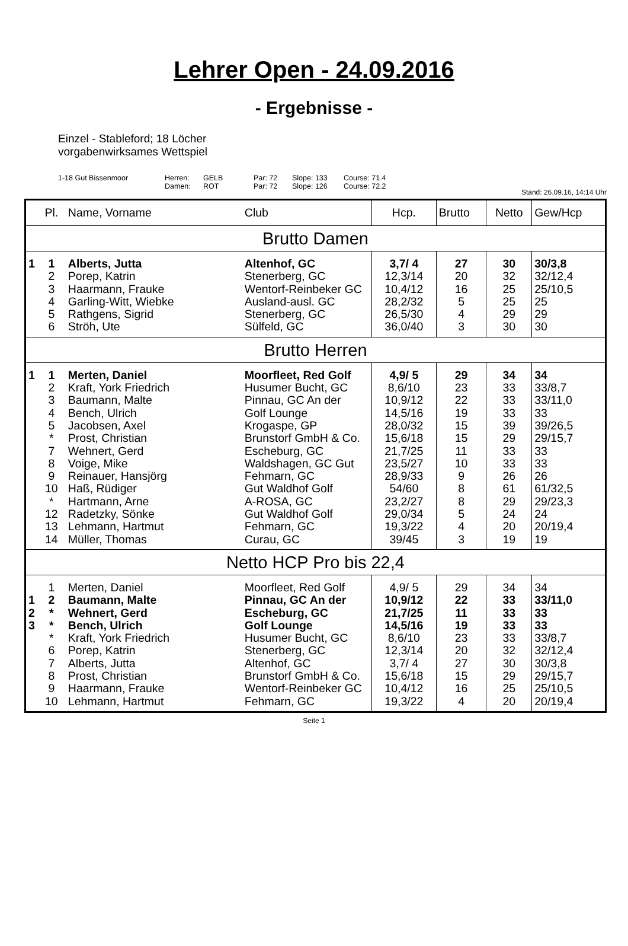Lehrer Open - 24.09.2016
- Ergebnisse -
Einzel - Stableford; 18 Löcher
vorgabenwirksames Wettspiel
1-18 Gut Bissenmoor Herren: GELB Par: 72 Slope: 133 Course: 71.4 Damen: ROT Par: 72 Slope: 126 Course: 72.2
Stand: 26.09.16, 14:14 Uhr
| | Pl. | Name, Vorname | Club | Hcp. | Brutto | Netto | Gew/Hcp |
| --- | --- | --- | --- | --- | --- | --- | --- |
| Brutto Damen | | | | | | | |
| 1 | 1 | Alberts, Jutta | Altenhof, GC | 3,7/ 4 | 27 | 30 | 30/3,8 |
| | 2 | Porep, Katrin | Stenerberg, GC | 12,3/14 | 20 | 32 | 32/12,4 |
| | 3 | Haarmann, Frauke | Wentorf-Reinbeker GC | 10,4/12 | 16 | 25 | 25/10,5 |
| | 4 | Garling-Witt, Wiebke | Ausland-ausl. GC | 28,2/32 | 5 | 25 | 25 |
| | 5 | Rathgens, Sigrid | Stenerberg, GC | 26,5/30 | 4 | 29 | 29 |
| | 6 | Ströh, Ute | Sülfeld, GC | 36,0/40 | 3 | 30 | 30 |
| Brutto Herren | | | | | | | |
| 1 | 1 | Merten, Daniel | Moorfleet, Red Golf | 4,9/ 5 | 29 | 34 | 34 |
| | 2 | Kraft, York Friedrich | Husumer Bucht, GC | 8,6/10 | 23 | 33 | 33/8,7 |
| | 3 | Baumann, Malte | Pinnau, GC An der | 10,9/12 | 22 | 33 | 33/11,0 |
| | 4 | Bench, Ulrich | Golf Lounge | 14,5/16 | 19 | 33 | 33 |
| | 5 | Jacobsen, Axel | Krogaspe, GP | 28,0/32 | 15 | 39 | 39/26,5 |
| | * | Prost, Christian | Brunstorf GmbH & Co. | 15,6/18 | 15 | 29 | 29/15,7 |
| | 7 | Wehnert, Gerd | Escheburg, GC | 21,7/25 | 11 | 33 | 33 |
| | 8 | Voige, Mike | Waldshagen, GC Gut | 23,5/27 | 10 | 33 | 33 |
| | 9 | Reinauer, Hansjörg | Fehmarn, GC | 28,9/33 | 9 | 26 | 26 |
| | 10 | Haß, Rüdiger | Gut Waldhof Golf | 54/60 | 8 | 61 | 61/32,5 |
| | * | Hartmann, Arne | A-ROSA, GC | 23,2/27 | 8 | 29 | 29/23,3 |
| | 12 | Radetzky, Sönke | Gut Waldhof Golf | 29,0/34 | 5 | 24 | 24 |
| | 13 | Lehmann, Hartmut | Fehmarn, GC | 19,3/22 | 4 | 20 | 20/19,4 |
| | 14 | Müller, Thomas | Curau, GC | 39/45 | 3 | 19 | 19 |
| Netto HCP Pro bis 22,4 | | | | | | | |
| | 1 | Merten, Daniel | Moorfleet, Red Golf | 4,9/ 5 | 29 | 34 | 34 |
| 1 | 2 | Baumann, Malte | Pinnau, GC An der | 10,9/12 | 22 | 33 | 33/11,0 |
| 2 | * | Wehnert, Gerd | Escheburg, GC | 21,7/25 | 11 | 33 | 33 |
| 3 | * | Bench, Ulrich | Golf Lounge | 14,5/16 | 19 | 33 | 33 |
| | * | Kraft, York Friedrich | Husumer Bucht, GC | 8,6/10 | 23 | 33 | 33/8,7 |
| | 6 | Porep, Katrin | Stenerberg, GC | 12,3/14 | 20 | 32 | 32/12,4 |
| | 7 | Alberts, Jutta | Altenhof, GC | 3,7/ 4 | 27 | 30 | 30/3,8 |
| | 8 | Prost, Christian | Brunstorf GmbH & Co. | 15,6/18 | 15 | 29 | 29/15,7 |
| | 9 | Haarmann, Frauke | Wentorf-Reinbeker GC | 10,4/12 | 16 | 25 | 25/10,5 |
| | 10 | Lehmann, Hartmut | Fehmarn, GC | 19,3/22 | 4 | 20 | 20/19,4 |
Seite 1